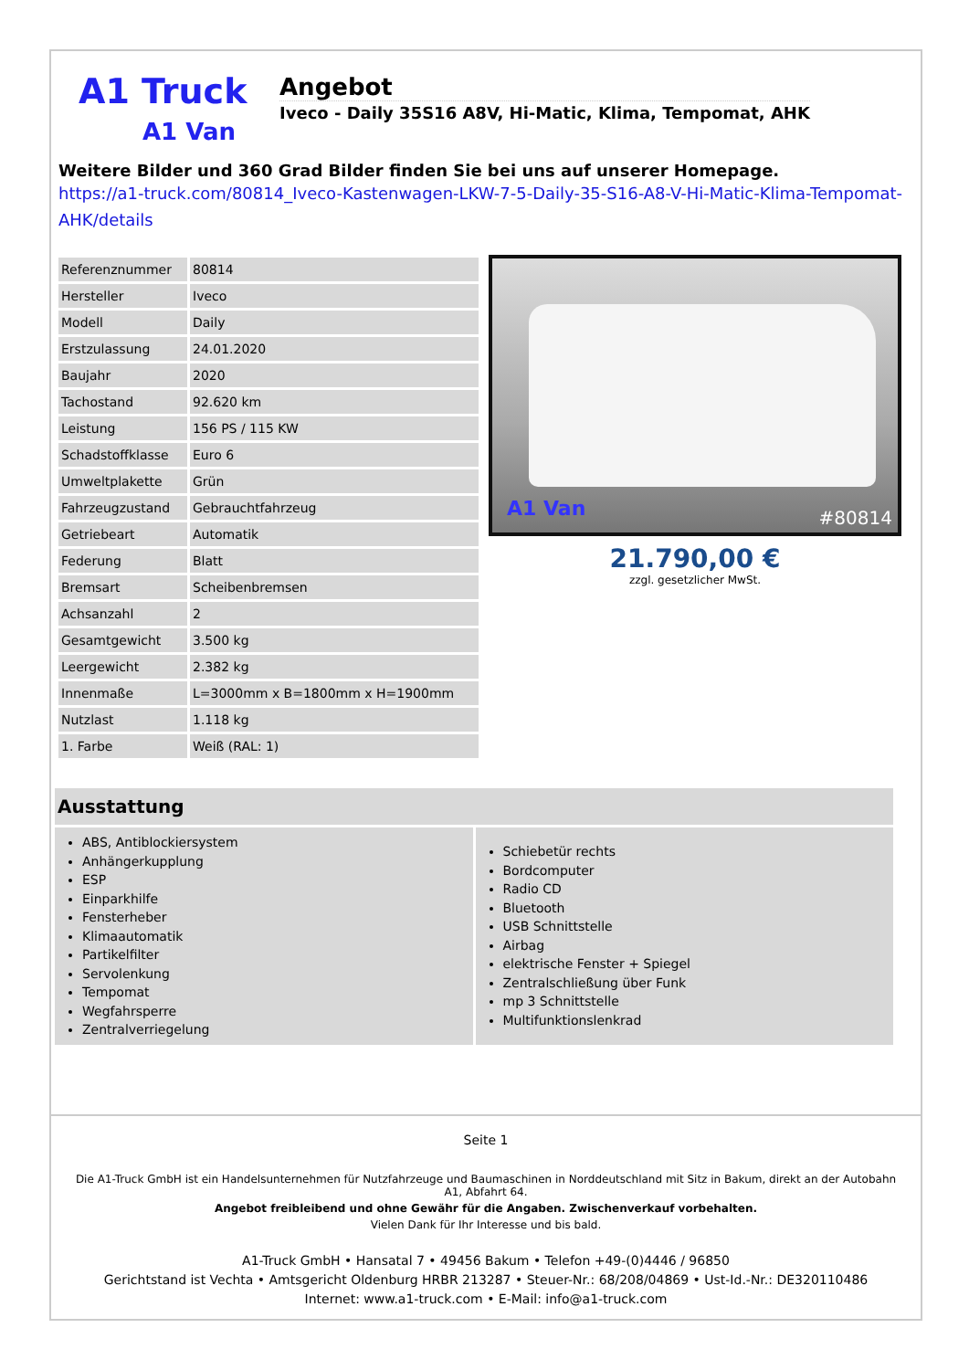A1 Truck
A1 Van
Angebot
Iveco - Daily 35S16 A8V, Hi-Matic, Klima, Tempomat, AHK
Weitere Bilder und 360 Grad Bilder finden Sie bei uns auf unserer Homepage.
https://a1-truck.com/80814_Iveco-Kastenwagen-LKW-7-5-Daily-35-S16-A8-V-Hi-Matic-Klima-Tempomat-AHK/details
| Referenznummer | 80814 |
| Hersteller | Iveco |
| Modell | Daily |
| Erstzulassung | 24.01.2020 |
| Baujahr | 2020 |
| Tachostand | 92.620 km |
| Leistung | 156 PS / 115 KW |
| Schadstoffklasse | Euro 6 |
| Umweltplakette | Grün |
| Fahrzeugzustand | Gebrauchtfahrzeug |
| Getriebeart | Automatik |
| Federung | Blatt |
| Bremsart | Scheibenbremsen |
| Achsanzahl | 2 |
| Gesamtgewicht | 3.500 kg |
| Leergewicht | 2.382 kg |
| Innenmaße | L=3000mm x B=1800mm x H=1900mm |
| Nutzlast | 1.118 kg |
| 1. Farbe | Weiß (RAL: 1) |
A1 Van #80814
21.790,00 €
zzgl. gesetzlicher MwSt.
Ausstattung
ABS, Antiblockiersystem
Anhängerkupplung
ESP
Einparkhilfe
Fensterheber
Klimaautomatik
Partikelfilter
Servolenkung
Tempomat
Wegfahrsperre
Zentralverriegelung
Schiebetür rechts
Bordcomputer
Radio CD
Bluetooth
USB Schnittstelle
Airbag
elektrische Fenster + Spiegel
Zentralschließung über Funk
mp 3 Schnittstelle
Multifunktionslenkrad
Seite 1
Die A1-Truck GmbH ist ein Handelsunternehmen für Nutzfahrzeuge und Baumaschinen in Norddeutschland mit Sitz in Bakum, direkt an der Autobahn A1, Abfahrt 64.
Angebot freibleibend und ohne Gewähr für die Angaben. Zwischenverkauf vorbehalten.
Vielen Dank für Ihr Interesse und bis bald.
A1-Truck GmbH • Hansatal 7 • 49456 Bakum • Telefon +49-(0)4446 / 96850
Gerichtstand ist Vechta • Amtsgericht Oldenburg HRBR 213287 • Steuer-Nr.: 68/208/04869 • Ust-Id.-Nr.: DE320110486
Internet: www.a1-truck.com • E-Mail: info@a1-truck.com